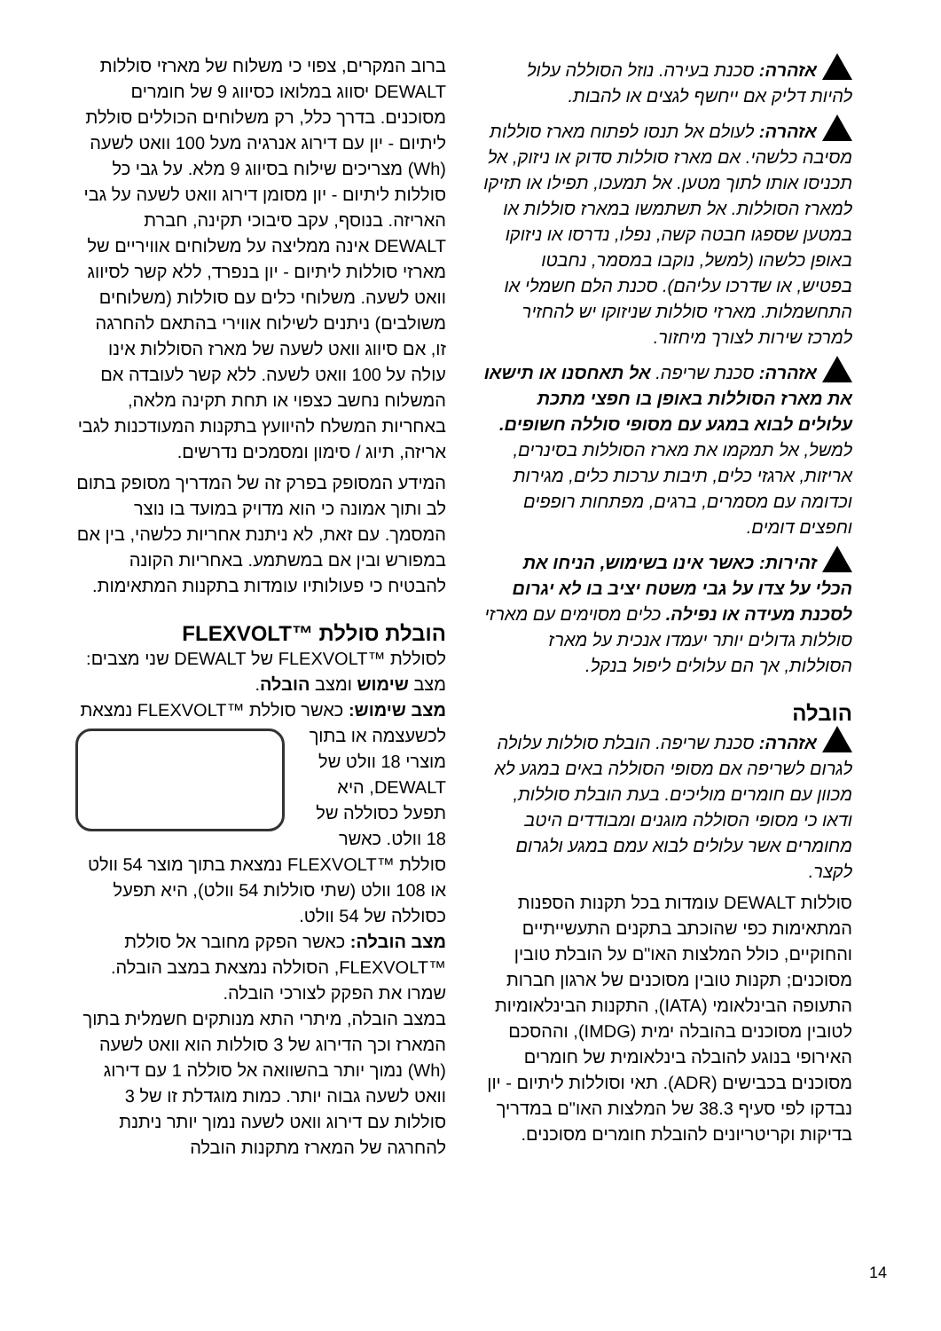אזהרה: סכנת בעירה. נוזל הסוללה עלול להיות דליק אם ייחשף לגצים או להבות.
אזהרה: לעולם אל תנסו לפתוח מארז סוללות מסיבה כלשהי. אם מארז סוללות סדוק או ניזוק, אל תכניסו אותו לתוך מטען. אל תמעכו, תפילו או תזיקו למארז הסוללות. אל תשתמשו במארז סוללות או במטען שספגו חבטה קשה, נפלו, נדרסו או ניזוקו באופן כלשהו (למשל, נוקבו במסמר, נחבטו בפטיש, או שדרכו עליהם). סכנת הלם חשמלי או התחשמלות. מארזי סוללות שניזוקו יש להחזיר למרכז שירות לצורך מיחזור.
אזהרה: סכנת שריפה. אל תאחסנו או תישאו את מארז הסוללות באופן בו חפצי מתכת עלולים לבוא במגע עם מסופי סוללה חשופים. למשל, אל תמקמו את מארז הסוללות בסינרים, אריזות, ארגזי כלים, תיבות ערכות כלים, מגירות וכדומה עם מסמרים, ברגים, מפתחות רופפים וחפצים דומים.
זהירות: כאשר אינו בשימוש, הניחו את הכלי על צדו על גבי משטח יציב בו לא יגרום לסכנת מעידה או נפילה. כלים מסוימים עם מארזי סוללות גדולים יותר יעמדו אנכית על מארז הסוללות, אך הם עלולים ליפול בנקל.
הובלה
אזהרה: סכנת שריפה. הובלת סוללות עלולה לגרום לשריפה אם מסופי הסוללה באים במגע לא מכוון עם חומרים מוליכים. בעת הובלת סוללות, ודאו כי מסופי הסוללה מוגנים ומבודדים היטב מחומרים אשר עלולים לבוא עמם במגע ולגרום לקצר.
סוללות DEWALT עומדות בכל תקנות הספנות המתאימות כפי שהוכתב בתקנים התעשייתיים והחוקיים, כולל המלצות האו"ם על הובלת טובין מסוכנים; תקנות טובין מסוכנים של ארגון חברות התעופה הבינלאומי (IATA), התקנות הבינלאומיות לטובין מסוכנים בהובלה ימית (IMDG), וההסכם האירופי בנוגע להובלה בינלאומית של חומרים מסוכנים בכבישים (ADR). תאי וסוללות ליתיום - יון נבדקו לפי סעיף 38.3 של המלצות האו"ם במדריך בדיקות וקריטריונים להובלת חומרים מסוכנים.
ברוב המקרים, צפוי כי משלוח של מארזי סוללות DEWALT יסווג במלואו כסיווג 9 של חומרים מסוכנים. בדרך כלל, רק משלוחים הכוללים סוללת ליתיום - יון עם דירוג אנרגיה מעל 100 וואט לשעה (Wh) מצריכים שילוח בסיווג 9 מלא. על גבי כל סוללות ליתיום - יון מסומן דירוג וואט לשעה על גבי האריזה. בנוסף, עקב סיבוכי תקינה, חברת DEWALT אינה ממליצה על משלוחים אוויריים של מארזי סוללות ליתיום - יון בנפרד, ללא קשר לסיווג וואט לשעה. משלוחי כלים עם סוללות (משלוחים משולבים) ניתנים לשילוח אווירי בהתאם להחרגה זו, אם סיווג וואט לשעה של מארז הסוללות אינו עולה על 100 וואט לשעה. ללא קשר לעובדה אם המשלוח נחשב כצפוי או תחת תקינה מלאה, באחריות המשלח להיוועץ בתקנות המעודכנות לגבי אריזה, תיוג / סימון ומסמכים נדרשים.
המידע המסופק בפרק זה של המדריך מסופק בתום לב ותוך אמונה כי הוא מדויק במועד בו נוצר המסמך. עם זאת, לא ניתנת אחריות כלשהי, בין אם במפורש ובין אם במשתמע. באחריות הקונה להבטיח כי פעולותיו עומדות בתקנות המתאימות.
הובלת סוללת ™FLEXVOLT
לסוללת ™FLEXVOLT של DEWALT שני מצבים: מצב שימוש ומצב הובלה.
מצב שימוש: כאשר סוללת ™FLEXVOLT נמצאת לכשעצמה או בתוך מוצרי 18 וולט של DEWALT, היא תפעל כסוללה של 18 וולט. כאשר סוללת ™FLEXVOLT נמצאת בתוך מוצר 54 וולט או 108 וולט (שתי סוללות 54 וולט), היא תפעל כסוללה של 54 וולט.
מצב הובלה: כאשר הפקק מחובר אל סוללת ™FLEXVOLT, הסוללה נמצאת במצב הובלה. שמרו את הפקק לצורכי הובלה.
במצב הובלה, מיתרי התא מנותקים חשמלית בתוך המארז וכך הדירוג של 3 סוללות הוא וואט לשעה (Wh) נמוך יותר בהשוואה אל סוללה 1 עם דירוג וואט לשעה גבוה יותר. כמות מוגדלת זו של 3 סוללות עם דירוג וואט לשעה נמוך יותר ניתנת להחרגה של המארז מתקנות הובלה
14